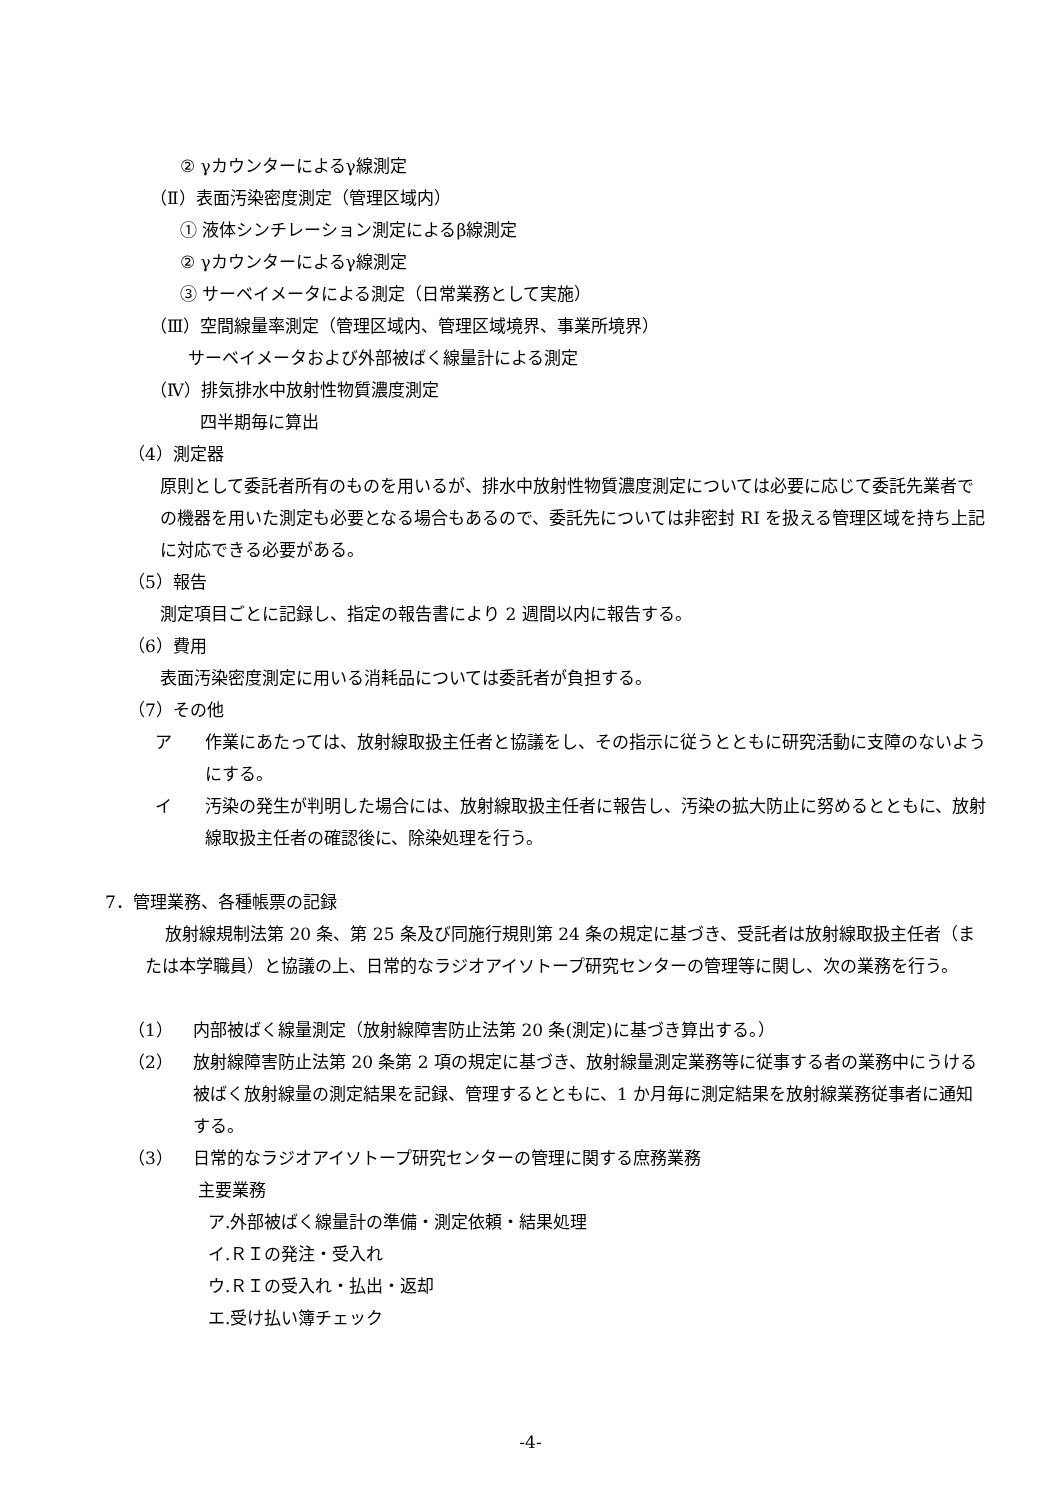② γカウンターによるγ線測定
（Ⅱ）表面汚染密度測定（管理区域内）
① 液体シンチレーション測定によるβ線測定
② γカウンターによるγ線測定
③ サーベイメータによる測定（日常業務として実施）
（Ⅲ）空間線量率測定（管理区域内、管理区域境界、事業所境界）
サーベイメータおよび外部被ばく線量計による測定
（Ⅳ）排気排水中放射性物質濃度測定
四半期毎に算出
（4）測定器
原則として委託者所有のものを用いるが、排水中放射性物質濃度測定については必要に応じて委託先業者での機器を用いた測定も必要となる場合もあるので、委託先については非密封 RI を扱える管理区域を持ち上記に対応できる必要がある。
（5）報告
測定項目ごとに記録し、指定の報告書により 2 週間以内に報告する。
（6）費用
表面汚染密度測定に用いる消耗品については委託者が負担する。
（7）その他
ア 作業にあたっては、放射線取扱主任者と協議をし、その指示に従うとともに研究活動に支障のないようにする。
イ 汚染の発生が判明した場合には、放射線取扱主任者に報告し、汚染の拡大防止に努めるとともに、放射線取扱主任者の確認後に、除染処理を行う。
7．管理業務、各種帳票の記録
放射線規制法第 20 条、第 25 条及び同施行規則第 24 条の規定に基づき、受託者は放射線取扱主任者（または本学職員）と協議の上、日常的なラジオアイソトープ研究センターの管理等に関し、次の業務を行う。
（1） 内部被ばく線量測定（放射線障害防止法第 20 条(測定)に基づき算出する。）
（2） 放射線障害防止法第 20 条第 2 項の規定に基づき、放射線量測定業務等に従事する者の業務中にうける被ばく放射線量の測定結果を記録、管理するとともに、1 か月毎に測定結果を放射線業務従事者に通知する。
（3） 日常的なラジオアイソトープ研究センターの管理に関する庶務業務
主要業務
ア.外部被ばく線量計の準備・測定依頼・結果処理
イ.ＲＩの発注・受入れ
ウ.ＲＩの受入れ・払出・返却
エ.受け払い簿チェック
-4-